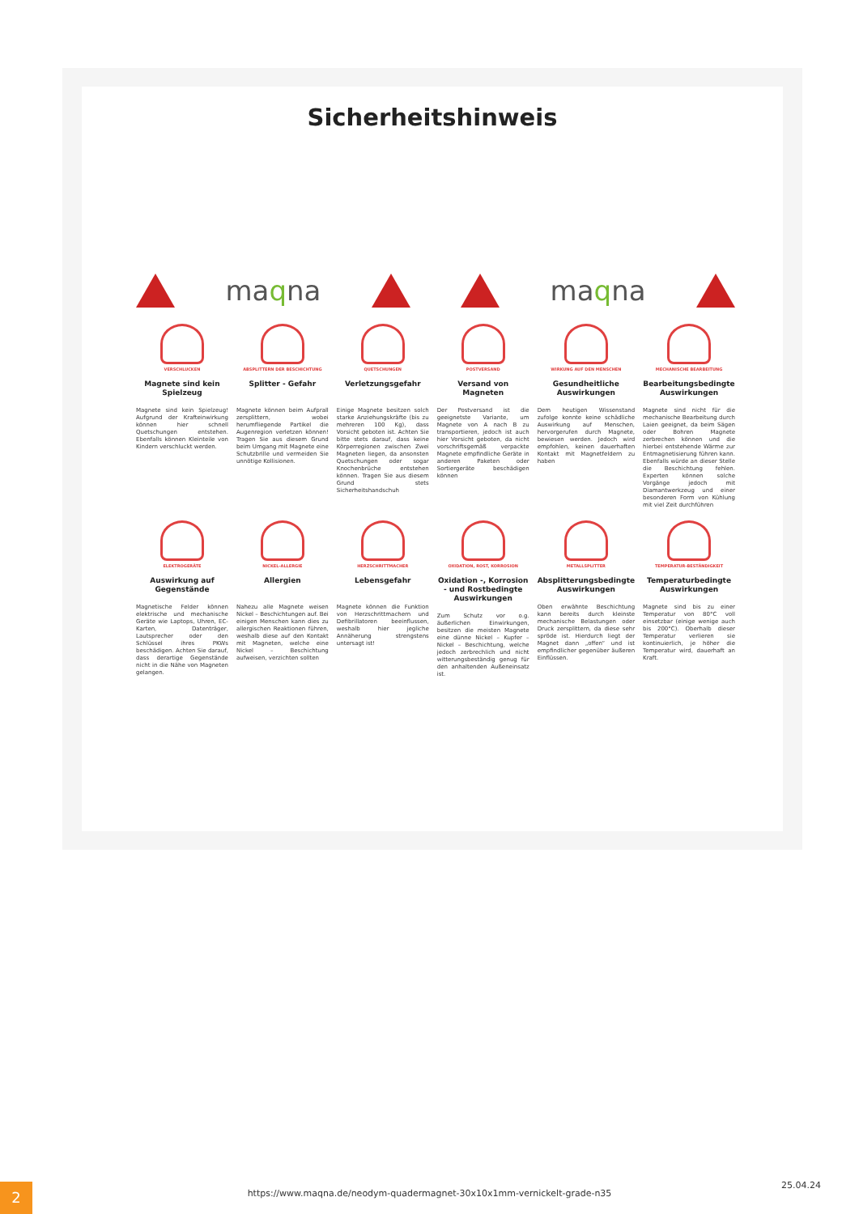Sicherheitshinweis
maqna maqna
VERSCHLUCKEN
Magnete sind kein Spielzeug
Magnete sind kein Spielzeug! Aufgrund der Krafteinwirkung können hier schnell Quetschungen entstehen. Ebenfalls können Kleinteile von Kindern verschluckt werden.
ABSPLITTERN DER BESCHICHTUNG
Splitter - Gefahr
Magnete können beim Aufprall zersplittern, wobei herumfliegende Partikel die Augenregion verletzen können! Tragen Sie aus diesem Grund beim Umgang mit Magnete eine Schutzbrille und vermeiden Sie unnötige Kollisionen.
QUETSCHUNGEN
Verletzungsgefahr
Einige Magnete besitzen solch starke Anziehungskräfte (bis zu mehreren 100 Kg), dass Vorsicht geboten ist. Achten Sie bitte stets darauf, dass keine Körperregionen zwischen Zwei Magneten liegen, da ansonsten Quetschungen oder sogar Knochenbrüche entstehen können. Tragen Sie aus diesem Grund stets Sicherheitshandschuh
POSTVERSAND
Versand von Magneten
Der Postversand ist die geeignetste Variante, um Magnete von A nach B zu transportieren, jedoch ist auch hier Vorsicht geboten, da nicht vorschriftsgemäß verpackte Magnete empfindliche Geräte in anderen Paketen oder Sortiergeräte beschädigen können
WIRKUNG AUF DEN MENSCHEN
Gesundheitliche Auswirkungen
Dem heutigen Wissenstand zufolge konnte keine schädliche Auswirkung auf Menschen, hervorgerufen durch Magnete, bewiesen werden. Jedoch wird empfohlen, keinen dauerhaften Kontakt mit Magnetfeldern zu haben
MECHANISCHE BEARBEITUNG
Bearbeitungsbedingte Auswirkungen
Magnete sind nicht für die mechanische Bearbeitung durch Laien geeignet, da beim Sägen oder Bohren Magnete zerbrechen können und die hierbei entstehende Wärme zur Entmagnetisierung führen kann. Ebenfalls würde an dieser Stelle die Beschichtung fehlen. Experten können solche Vorgänge jedoch mit Diamantwerkzeug und einer besonderen Form von Kühlung mit viel Zeit durchführen
ELEKTROGERÄTE
Auswirkung auf Gegenstände
Magnetische Felder können elektrische und mechanische Geräte wie Laptops, Uhren, EC-Karten, Datenträger, Lautsprecher oder den Schlüssel ihres PKWs beschädigen. Achten Sie darauf, dass derartige Gegenstände nicht in die Nähe von Magneten gelangen.
NICKEL-ALLERGIE
Allergien
Nahezu alle Magnete weisen Nickel – Beschichtungen auf. Bei einigen Menschen kann dies zu allergischen Reaktionen führen, weshalb diese auf den Kontakt mit Magneten, welche eine Nickel – Beschichtung aufweisen, verzichten sollten
HERZSCHRITTMACHER
Lebensgefahr
Magnete können die Funktion von Herzschrittmachern und Defibrillatoren beeinflussen, weshalb hier jegliche Annäherung strengstens untersagt ist!
OXIDATION, ROST, KORROSION
Oxidation -, Korrosion - und Rostbedingte Auswirkungen
Zum Schutz vor o.g. äußerlichen Einwirkungen, besitzen die meisten Magnete eine dünne Nickel – Kupfer – Nickel – Beschichtung, welche jedoch zerbrechlich und nicht witterungsbeständig genug für den anhaltenden Außeneinsatz ist.
METALLSPLITTER
Absplitterungsbedingte Auswirkungen
Oben erwähnte Beschichtung kann bereits durch kleinste mechanische Belastungen oder Druck zersplittern, da diese sehr spröde ist. Hierdurch liegt der Magnet dann „offen“ und ist empfindlicher gegenüber äußeren Einflüssen.
TEMPERATUR-BESTÄNDIGKEIT
Temperaturbedingte Auswirkungen
Magnete sind bis zu einer Temperatur von 80°C voll einsetzbar (einige wenige auch bis 200°C). Oberhalb dieser Temperatur verlieren sie kontinuierlich, je höher die Temperatur wird, dauerhaft an Kraft.
2 https://www.maqna.de/neodym-quadermagnet-30x10x1mm-vernickelt-grade-n35
25.04.24